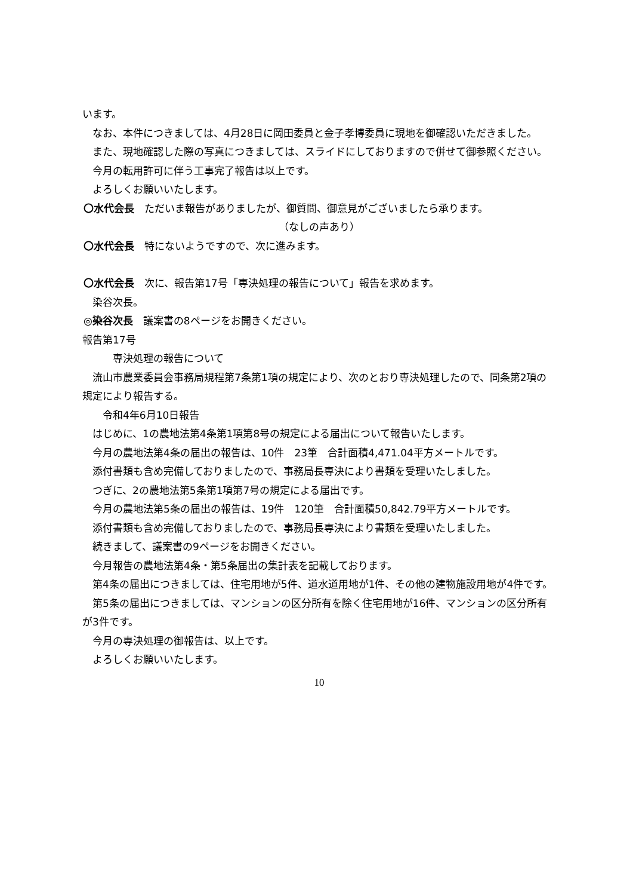います。
　なお、本件につきましては、4月28日に岡田委員と金子孝博委員に現地を御確認いただきました。
　また、現地確認した際の写真につきましては、スライドにしておりますので併せて御参照ください。
　今月の転用許可に伴う工事完了報告は以上です。
　よろしくお願いいたします。
〇水代会長　ただいま報告がありましたが、御質問、御意見がございましたら承ります。
（なしの声あり）
〇水代会長　特にないようですので、次に進みます。
〇水代会長　次に、報告第17号「専決処理の報告について」報告を求めます。
　染谷次長。
◎染谷次長　議案書の8ページをお開きください。
報告第17号
　　　専決処理の報告について
　流山市農業委員会事務局規程第7条第1項の規定により、次のとおり専決処理したので、同条第2項の規定により報告する。
　　令和4年6月10日報告
　はじめに、1の農地法第4条第1項第8号の規定による届出について報告いたします。
　今月の農地法第4条の届出の報告は、10件　23筆　合計面積4,471.04平方メートルです。
　添付書類も含め完備しておりましたので、事務局長専決により書類を受理いたしました。
　つぎに、2の農地法第5条第1項第7号の規定による届出です。
　今月の農地法第5条の届出の報告は、19件　120筆　合計面積50,842.79平方メートルです。
　添付書類も含め完備しておりましたので、事務局長専決により書類を受理いたしました。
　続きまして、議案書の9ページをお開きください。
　今月報告の農地法第4条・第5条届出の集計表を記載しております。
　第4条の届出につきましては、住宅用地が5件、道水道用地が1件、その他の建物施設用地が4件です。
　第5条の届出につきましては、マンションの区分所有を除く住宅用地が16件、マンションの区分所有が3件です。
　今月の専決処理の御報告は、以上です。
　よろしくお願いいたします。
10